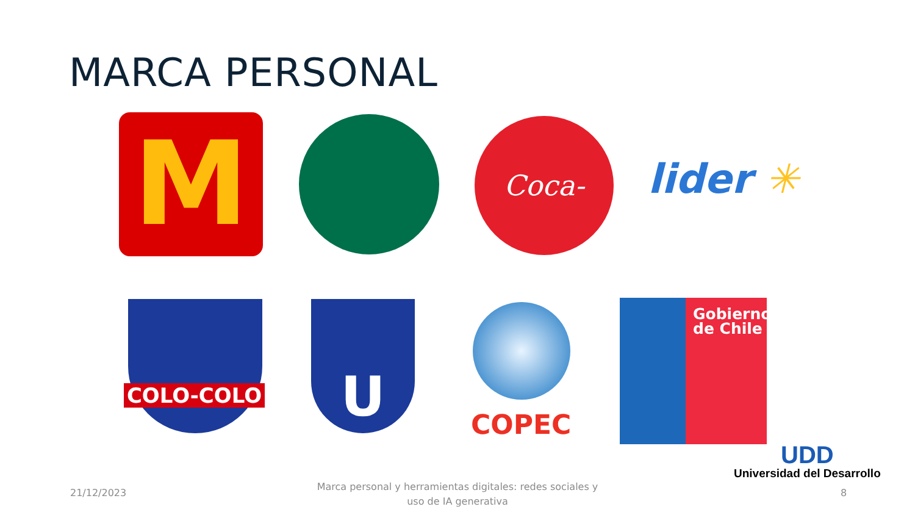MARCA PERSONAL
M
Coca-Cola
lider ✳
COLO-COLO
U
COPEC
Gobierno
de Chile
UDD
Universidad del Desarrollo
21/12/2023
Marca personal y herramientas digitales: redes sociales y uso de IA generativa
8